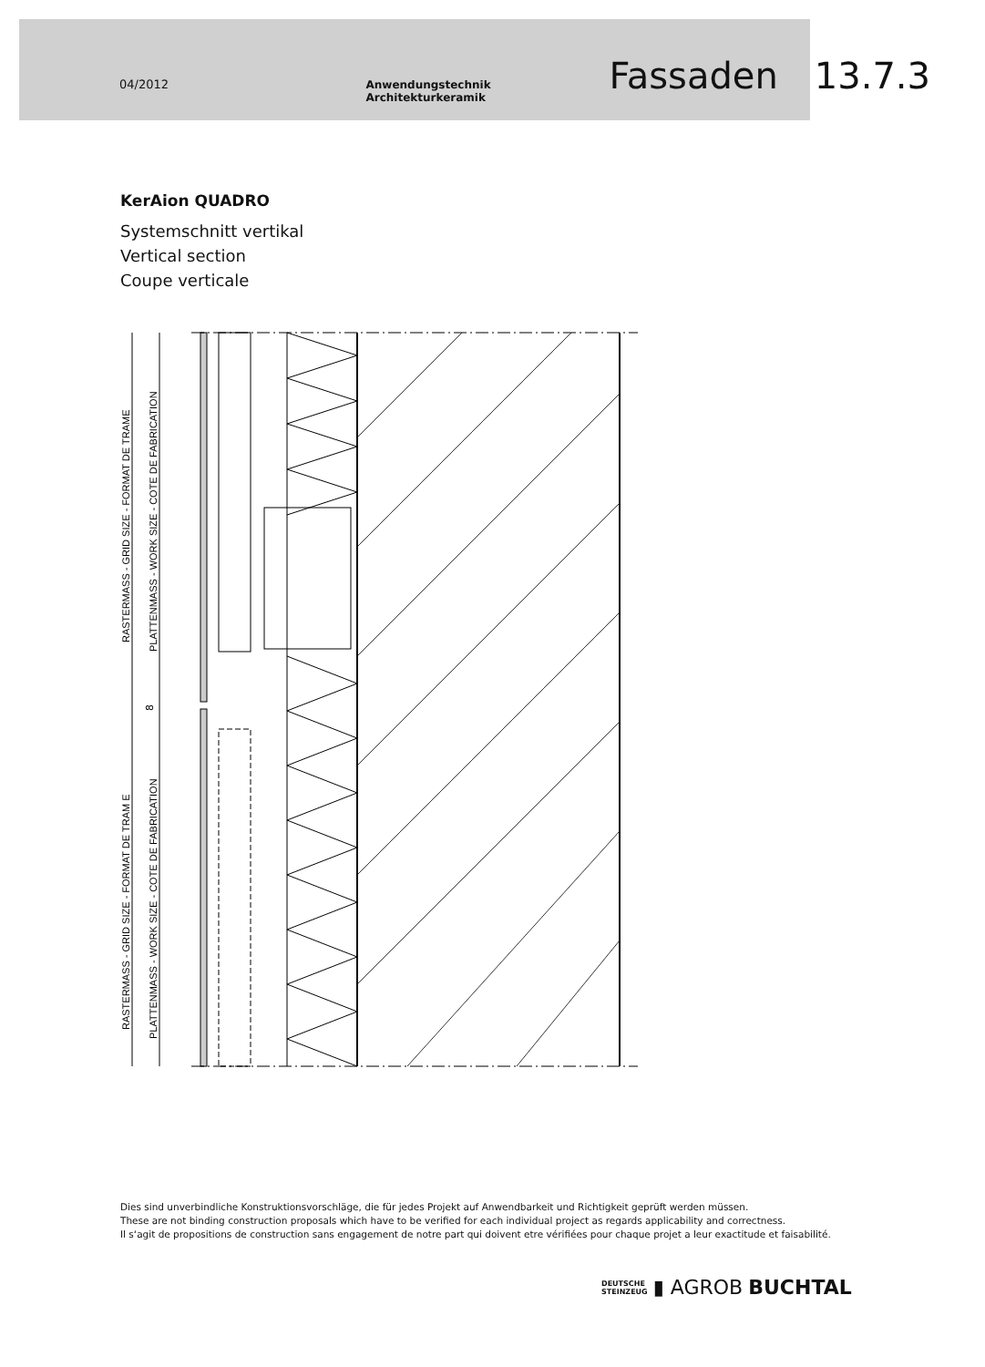04/2012 Anwendungstechnik Architekturkeramik Fassaden 13.7.3
KerAion QUADRO
Systemschnitt vertikal
Vertical section
Coupe verticale
RASTERMASS - GRID SIZE - FORMAT DE TRAME
PLATTENMASS - WORK SIZE - COTE DE FABRICATION
RASTERMASS - GRID SIZE - FORMAT DE TRAM E
PLATTENMASS - WORK SIZE - COTE DE FABRICATION
8
Dies sind unverbindliche Konstruktionsvorschläge, die für jedes Projekt auf Anwendbarkeit und Richtigkeit geprüft werden müssen.
These are not binding construction proposals which have to be verified for each individual project as regards applicability and correctness.
Il s‘agit de propositions de construction sans engagement de notre part qui doivent etre vérifiées pour chaque projet a leur exactitude et faisabilité.
DEUTSCHE
STEINZEUG ▮ AGROB BUCHTAL